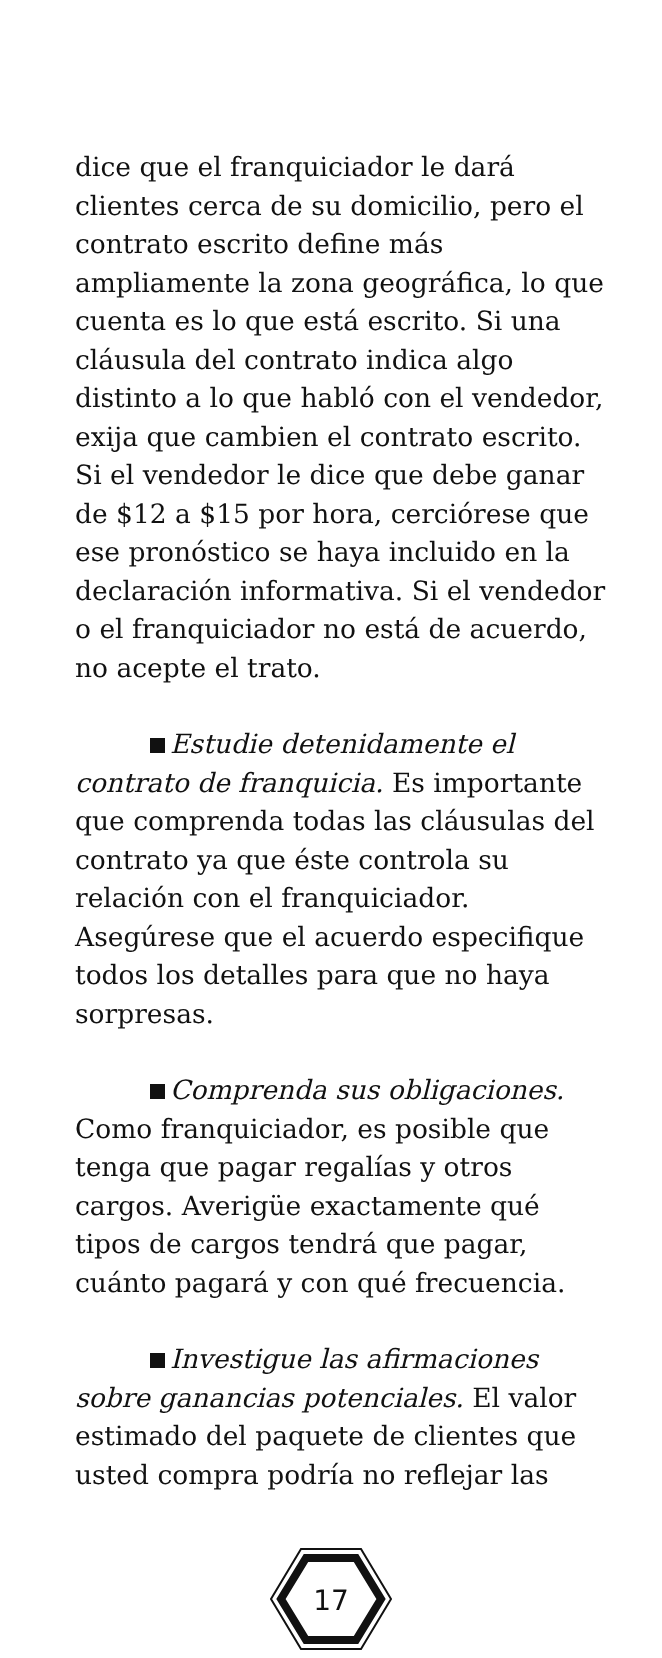dice que el franquiciador le dará clientes cerca de su domicilio, pero el contrato escrito define más ampliamente la zona geográfica, lo que cuenta es lo que está escrito. Si una cláusula del contrato indica algo distinto a lo que habló con el vendedor, exija que cambien el contrato escrito. Si el vendedor le dice que debe ganar de $12 a $15 por hora, cerciórese que ese pronóstico se haya incluido en la declaración informativa. Si el vendedor o el franquiciador no está de acuerdo, no acepte el trato.
Estudie detenidamente el contrato de franquicia. Es importante que comprenda todas las cláusulas del contrato ya que éste controla su relación con el franquiciador. Asegúrese que el acuerdo especifique todos los detalles para que no haya sorpresas.
Comprenda sus obligaciones. Como franquiciador, es posible que tenga que pagar regalías y otros cargos. Averigüe exactamente qué tipos de cargos tendrá que pagar, cuánto pagará y con qué frecuencia.
Investigue las afirmaciones sobre ganancias potenciales. El valor estimado del paquete de clientes que usted compra podría no reflejar las
17